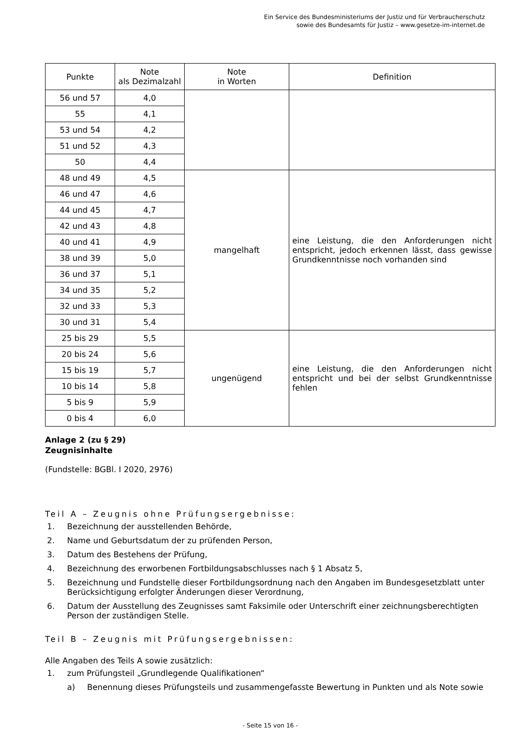Ein Service des Bundesministeriums der Justiz und für Verbraucherschutz
sowie des Bundesamts für Justiz – www.gesetze-im-internet.de
| Punkte | Note als Dezimalzahl | Note in Worten | Definition |
| --- | --- | --- | --- |
| 56 und 57 | 4,0 | | |
| 55 | 4,1 | | |
| 53 und 54 | 4,2 | | |
| 51 und 52 | 4,3 | | |
| 50 | 4,4 | | |
| 48 und 49 | 4,5 | mangelhaft | eine Leistung, die den Anforderungen nicht entspricht, jedoch erkennen lässt, dass gewisse Grundkenntnisse noch vorhanden sind |
| 46 und 47 | 4,6 | | |
| 44 und 45 | 4,7 | | |
| 42 und 43 | 4,8 | | |
| 40 und 41 | 4,9 | | |
| 38 und 39 | 5,0 | | |
| 36 und 37 | 5,1 | | |
| 34 und 35 | 5,2 | | |
| 32 und 33 | 5,3 | | |
| 30 und 31 | 5,4 | | |
| 25 bis 29 | 5,5 | ungenügend | eine Leistung, die den Anforderungen nicht entspricht und bei der selbst Grundkenntnisse fehlen |
| 20 bis 24 | 5,6 | | |
| 15 bis 19 | 5,7 | | |
| 10 bis 14 | 5,8 | | |
| 5 bis 9 | 5,9 | | |
| 0 bis 4 | 6,0 | | |
Anlage 2 (zu § 29)
Zeugnisinhalte
(Fundstelle: BGBl. I 2020, 2976)
Teil A – Zeugnis ohne Prüfungsergebnisse:
1. Bezeichnung der ausstellenden Behörde,
2. Name und Geburtsdatum der zu prüfenden Person,
3. Datum des Bestehens der Prüfung,
4. Bezeichnung des erworbenen Fortbildungsabschlusses nach § 1 Absatz 5,
5. Bezeichnung und Fundstelle dieser Fortbildungsordnung nach den Angaben im Bundesgesetzblatt unter Berücksichtigung erfolgter Änderungen dieser Verordnung,
6. Datum der Ausstellung des Zeugnisses samt Faksimile oder Unterschrift einer zeichnungsberechtigten Person der zuständigen Stelle.
Teil B – Zeugnis mit Prüfungsergebnissen:
Alle Angaben des Teils A sowie zusätzlich:
1. zum Prüfungsteil „Grundlegende Qualifikationen“
a) Benennung dieses Prüfungsteils und zusammengefasste Bewertung in Punkten und als Note sowie
- Seite 15 von 16 -